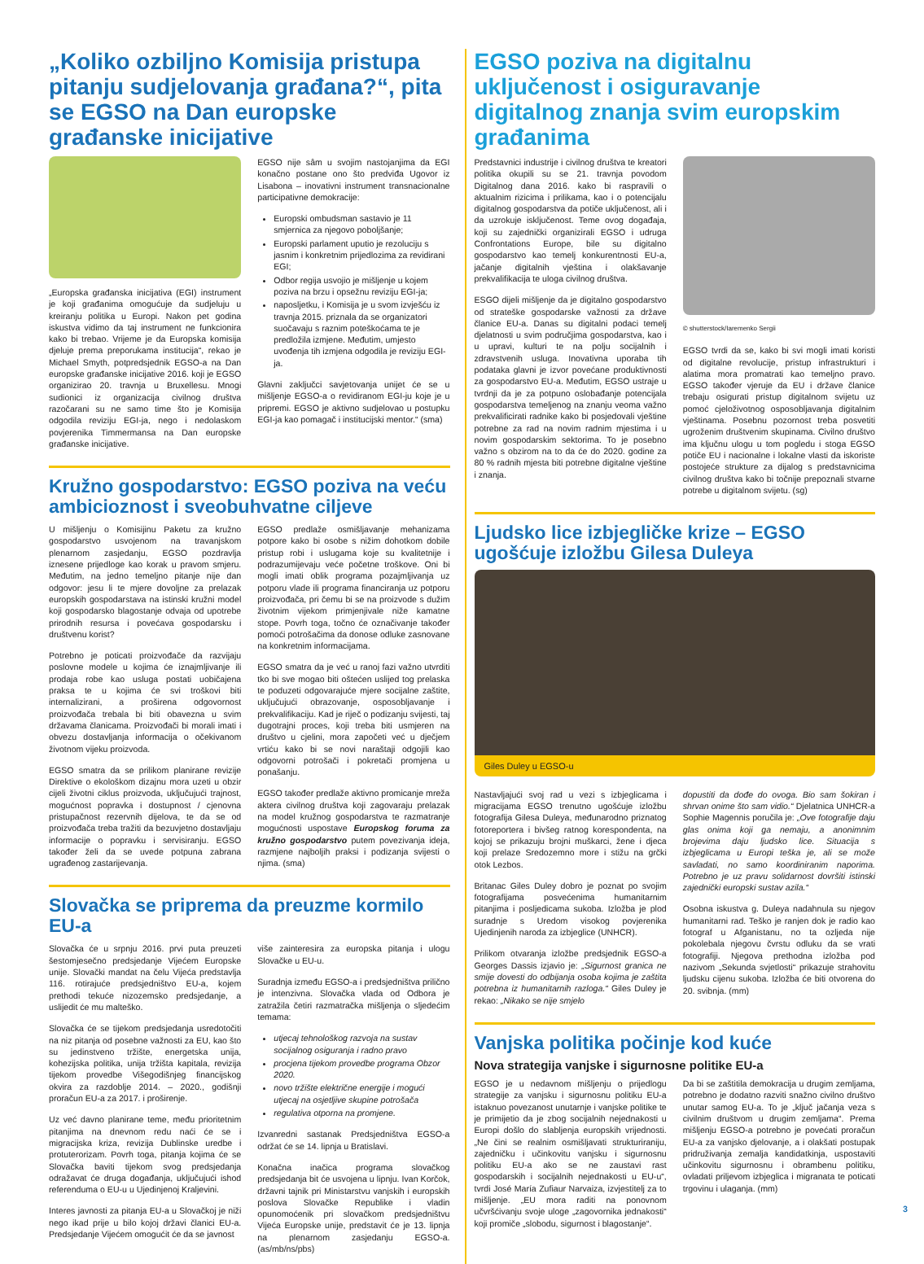„Koliko ozbiljno Komisija pristupa pitanju sudjelovanja građana?“, pita se EGSO na Dan europske građanske inicijative
„Europska građanska inicijativa (EGI) instrument je koji građanima omogućuje da sudjeluju u kreiranju politika u Europi. Nakon pet godina iskustva vidimo da taj instrument ne funkcionira kako bi trebao. Vrijeme je da Europska komisija djeluje prema preporukama institucija“, rekao je Michael Smyth, potpredsjednik EGSO-a na Dan europske građanske inicijative 2016. koji je EGSO organizirao 20. travnja u Bruxellesu. Mnogi sudionici iz organizacija civilnog društva razočarani su ne samo time što je Komisija odgodila reviziju EGI-ja, nego i nedolaskom povjerenika Timmermansa na Dan europske građanske inicijative.
EGSO nije sâm u svojim nastojanjima da EGI konačno postane ono što predviđa Ugovor iz Lisabona – inovativni instrument transnacionalne participativne demokracije:
Europski ombudsman sastavio je 11 smjernica za njegovo poboljšanje;
Europski parlament uputio je rezoluciju s jasnim i konkretnim prijedlozima za revidirani EGI;
Odbor regija usvojio je mišljenje u kojem poziva na brzu i opsežnu reviziju EGI-ja;
naposljetku, i Komisija je u svom izvješću iz travnja 2015. priznala da se organizatori suočavaju s raznim poteškoćama te je predložila izmjene. Međutim, umjesto uvođenja tih izmjena odgodila je reviziju EGI-ja.
Glavni zaključci savjetovanja unijet će se u mišljenje EGSO-a o revidiranom EGI-ju koje je u pripremi. EGSO je aktivno sudjelovao u postupku EGI-ja kao pomagač i institucijski mentor.“ (sma)
Kružno gospodarstvo: EGSO poziva na veću ambicioznost i sveobuhvatne ciljeve
U mišljenju o Komisijinu Paketu za kružno gospodarstvo usvojenom na travanjskom plenarnom zasjedanju, EGSO pozdravlja iznesene prijedloge kao korak u pravom smjeru. Međutim, na jedno temeljno pitanje nije dan odgovor: jesu li te mjere dovoljne za prelazak europskih gospodarstava na istinski kružni model koji gospodarsko blagostanje odvaja od upotrebe prirodnih resursa i povećava gospodarsku i društvenu korist?
Potrebno je poticati proizvođače da razvijaju poslovne modele u kojima će iznajmljivanje ili prodaja robe kao usluga postati uobičajena praksa te u kojima će svi troškovi biti internalizirani, a proširena odgovornost proizvođača trebala bi biti obavezna u svim državama članicama. Proizvođači bi morali imati i obvezu dostavljanja informacija o očekivanom životnom vijeku proizvoda.
EGSO smatra da se prilikom planirane revizije Direktive o ekološkom dizajnu mora uzeti u obzir cijeli životni ciklus proizvoda, uključujući trajnost, mogućnost popravka i dostupnost / cjenovna pristupačnost rezervnih dijelova, te da se od proizvođača treba tražiti da bezuvjetno dostavljaju informacije o popravku i servisiranju. EGSO također želi da se uvede potpuna zabrana ugrađenog zastarijevanja.
EGSO predlaže osmišljavanje mehanizama potpore kako bi osobe s nižim dohotkom dobile pristup robi i uslugama koje su kvalitetnije i podrazumijevaju veće početne troškove. Oni bi mogli imati oblik programa pozajmljivanja uz potporu vlade ili programa financiranja uz potporu proizvođača, pri čemu bi se na proizvode s dužim životnim vijekom primjenjivale niže kamatne stope. Povrh toga, točno će označivanje također pomoći potrošačima da donose odluke zasnovane na konkretnim informacijama.
EGSO smatra da je već u ranoj fazi važno utvrditi tko bi sve mogao biti oštećen uslijed tog prelaska te poduzeti odgovarajuće mjere socijalne zaštite, uključujući obrazovanje, osposobljavanje i prekvalifikaciju. Kad je riječ o podizanju svijesti, taj dugotrajni proces, koji treba biti usmjeren na društvo u cjelini, mora započeti već u dječjem vrtiću kako bi se novi naraštaji odgojili kao odgovorni potrošači i pokretači promjena u ponašanju.
EGSO također predlaže aktivno promicanje mreža aktera civilnog društva koji zagovaraju prelazak na model kružnog gospodarstva te razmatranje mogućnosti uspostave Europskog foruma za kružno gospodarstvo putem povezivanja ideja, razmjene najboljih praksi i podizanja svijesti o njima. (sma)
Slovačka se priprema da preuzme kormilo EU-a
Slovačka će u srpnju 2016. prvi puta preuzeti šestomjesečno predsjedanje Vijećem Europske unije. Slovački mandat na čelu Vijeća predstavlja 116. rotirajuće predsjedništvo EU-a, kojem prethodi tekuće nizozemsko predsjedanje, a uslijedit će mu malteško.
Slovačka će se tijekom predsjedanja usredotočiti na niz pitanja od posebne važnosti za EU, kao što su jedinstveno tržište, energetska unija, kohezijska politika, unija tržišta kapitala, revizija tijekom provedbe Višegodišnjeg financijskog okvira za razdoblje 2014. – 2020., godišnji proračun EU-a za 2017. i proširenje.
Uz već davno planirane teme, među prioritetnim pitanjima na dnevnom redu naći će se i migracijska kriza, revizija Dublinske uredbe i protuterorizam. Povrh toga, pitanja kojima će se Slovačka baviti tijekom svog predsjedanja odražavat će druga događanja, uključujući ishod referenduma o EU-u u Ujedinjenoj Kraljevini.
Interes javnosti za pitanja EU-a u Slovačkoj je niži nego ikad prije u bilo kojoj državi članici EU-a. Predsjedanje Vijećem omogućit će da se javnost
više zainteresira za europska pitanja i ulogu Slovačke u EU-u.
Suradnja između EGSO-a i predsjedništva prilično je intenzivna. Slovačka vlada od Odbora je zatražila četiri razmatračka mišljenja o sljedećim temama:
utjecaj tehnološkog razvoja na sustav socijalnog osiguranja i radno pravo
procjena tijekom provedbe programa Obzor 2020.
novo tržište električne energije i mogući utjecaj na osjetljive skupine potrošača
regulativa otporna na promjene.
Izvanredni sastanak Predsjedništva EGSO-a održat će se 14. lipnja u Bratislavi.
Konačna inačica programa slovačkog predsjedanja bit će usvojena u lipnju. Ivan Korčok, državni tajnik pri Ministarstvu vanjskih i europskih poslova Slovačke Republike i vladin opunomoćenik pri slovačkom predsjedništvu Vijeća Europske unije, predstavit će je 13. lipnja na plenarnom zasjedanju EGSO-a. (as/mb/ns/pbs)
EGSO poziva na digitalnu uključenost i osiguravanje digitalnog znanja svim europskim građanima
Predstavnici industrije i civilnog društva te kreatori politika okupili su se 21. travnja povodom Digitalnog dana 2016. kako bi raspravili o aktualnim rizicima i prilikama, kao i o potencijalu digitalnog gospodarstva da potiče uključenost, ali i da uzrokuje isključenost. Teme ovog događaja, koji su zajednički organizirali EGSO i udruga Confrontations Europe, bile su digitalno gospodarstvo kao temelj konkurentnosti EU-a, jačanje digitalnih vještina i olakšavanje prekvalifikacija te uloga civilnog društva.
ESGO dijeli mišljenje da je digitalno gospodarstvo od strateške gospodarske važnosti za države članice EU-a. Danas su digitalni podaci temelj djelatnosti u svim područjima gospodarstva, kao i u upravi, kulturi te na polju socijalnih i zdravstvenih usluga. Inovativna uporaba tih podataka glavni je izvor povećane produktivnosti za gospodarstvo EU-a. Međutim, EGSO ustraje u tvrdnji da je za potpuno oslobađanje potencijala gospodarstva temeljenog na znanju veoma važno prekvalificirati radnike kako bi posjedovali vještine potrebne za rad na novim radnim mjestima i u novim gospodarskim sektorima. To je posebno važno s obzirom na to da će do 2020. godine za 80 % radnih mjesta biti potrebne digitalne vještine i znanja.
© shutterstock/Iaremenko Sergii
EGSO tvrdi da se, kako bi svi mogli imati koristi od digitalne revolucije, pristup infrastrukturi i alatima mora promatrati kao temeljno pravo. EGSO također vjeruje da EU i države članice trebaju osigurati pristup digitalnom svijetu uz pomoć cjeloživotnog osposobljavanja digitalnim vještinama. Posebnu pozornost treba posvetiti ugroženim društvenim skupinama. Civilno društvo ima ključnu ulogu u tom pogledu i stoga EGSO potiče EU i nacionalne i lokalne vlasti da iskoriste postojeće strukture za dijalog s predstavnicima civilnog društva kako bi točnije prepoznali stvarne potrebe u digitalnom svijetu. (sg)
Ljudsko lice izbjegličke krize – EGSO ugošćuje izložbu Gilesa Duleya
Giles Duley u EGSO-u
Nastavljajući svoj rad u vezi s izbjeglicama i migracijama EGSO trenutno ugošćuje izložbu fotografija Gilesa Duleya, međunarodno priznatog fotoreportera i bivšeg ratnog korespondenta, na kojoj se prikazuju brojni muškarci, žene i djeca koji prelaze Sredozemno more i stižu na grčki otok Lezbos.
Britanac Giles Duley dobro je poznat po svojim fotografijama posvećenima humanitarnim pitanjima i posljedicama sukoba. Izložba je plod suradnje s Uredom visokog povjerenika Ujedinjenih naroda za izbjeglice (UNHCR).
Prilikom otvaranja izložbe predsjednik EGSO-a Georges Dassis izjavio je: „Sigurnost granica ne smije dovesti do odbijanja osoba kojima je zaštita potrebna iz humanitarnih razloga.“ Giles Duley je rekao: „Nikako se nije smjelo
dopustiti da dođe do ovoga. Bio sam šokiran i shrvan onime što sam vidio.“ Djelatnica UNHCR-a Sophie Magennis poručila je: „Ove fotografije daju glas onima koji ga nemaju, a anonimnim brojevima daju ljudsko lice. Situacija s izbjeglicama u Europi teška je, ali se može savladati, no samo koordiniranim naporima. Potrebno je uz pravu solidarnost dovršiti istinski zajednički europski sustav azila.“
Osobna iskustva g. Duleya nadahnula su njegov humanitarni rad. Teško je ranjen dok je radio kao fotograf u Afganistanu, no ta ozljeda nije pokolebala njegovu čvrstu odluku da se vrati fotografiji. Njegova prethodna izložba pod nazivom „Sekunda svjetlosti“ prikazuje strahovitu ljudsku cijenu sukoba. Izložba će biti otvorena do 20. svibnja. (mm)
Vanjska politika počinje kod kuće
Nova strategija vanjske i sigurnosne politike EU-a
EGSO je u nedavnom mišljenju o prijedlogu strategije za vanjsku i sigurnosnu politiku EU-a istaknuo povezanost unutarnje i vanjske politike te je primijetio da je zbog socijalnih nejednakosti u Europi došlo do slabljenja europskih vrijednosti. „Ne čini se realnim osmišljavati strukturiraniju, zajedničku i učinkovitu vanjsku i sigurnosnu politiku EU-a ako se ne zaustavi rast gospodarskih i socijalnih nejednakosti u EU-u“, tvrdi José María Zufiaur Narvaiza, izvjestitelj za to mišljenje. „EU mora raditi na ponovnom učvršćivanju svoje uloge „zagovornika jednakosti“ koji promiče „slobodu, sigurnost i blagostanje“.
Da bi se zaštitila demokracija u drugim zemljama, potrebno je dodatno razviti snažno civilno društvo unutar samog EU-a. To je „ključ jačanja veza s civilnim društvom u drugim zemljama“. Prema mišljenju EGSO-a potrebno je povećati proračun EU-a za vanjsko djelovanje, a i olakšati postupak pridruživanja zemalja kandidatkinja, uspostaviti učinkovitu sigurnosnu i obrambenu politiku, ovladati priljevom izbjeglica i migranata te poticati trgovinu i ulaganja. (mm)
3